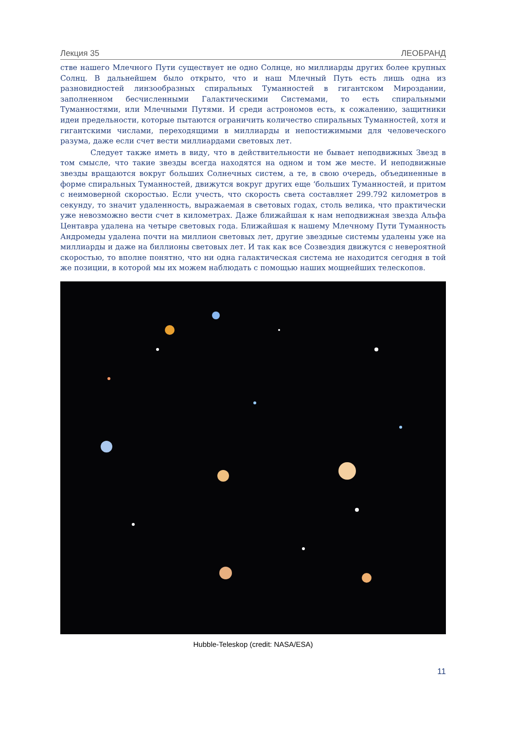Лекция 35 ЛЕОБРАНД
стве нашего Млечного Пути существует не одно Солнце, но миллиарды других более крупных Солнц. В дальнейшем было открыто, что и наш Млечный Путь есть лишь одна из разновидностей линзообразных спиральных Туманностей в гигантском Мироздании, заполненном бесчисленными Галактическими Системами, то есть спиральными Туманностями, или Млечными Путями. И среди астрономов есть, к сожалению, защитники идеи предельности, которые пытаются ограничить количество спиральных Туманностей, хотя и гигантскими числами, переходящими в миллиарды и непостижимыми для человеческого разума, даже если счет вести миллиардами световых лет.
Следует также иметь в виду, что в действительности не бывает неподвижных Звезд в том смысле, что такие звезды всегда находятся на одном и том же месте. И неподвижные звезды вращаются вокруг больших Солнечных систем, а те, в свою очередь, объединенные в форме спиральных Туманностей, движутся вокруг других еще ‘больших Туманностей, и притом с неимоверной скоростью. Если учесть, что скорость света составляет 299.792 километров в секунду, то значит удаленность, выражаемая в световых годах, столь велика, что практически уже невозможно вести счет в километрах. Даже ближайшая к нам неподвижная звезда Альфа Центавра удалена на четыре световых года. Ближайшая к нашему Млечному Пути Туманность Андромеды удалена почти на миллион световых лет, другие звездные системы удалены уже на миллиарды и даже на биллионы световых лет. И так как все Созвездия движутся с невероятной скоростью, то вполне понятно, что ни одна галактическая система не находится сегодня в той же позиции, в которой мы их можем наблюдать с помощью наших мощнейших телескопов.
Hubble-Teleskop (credit: NASA/ESA)
11